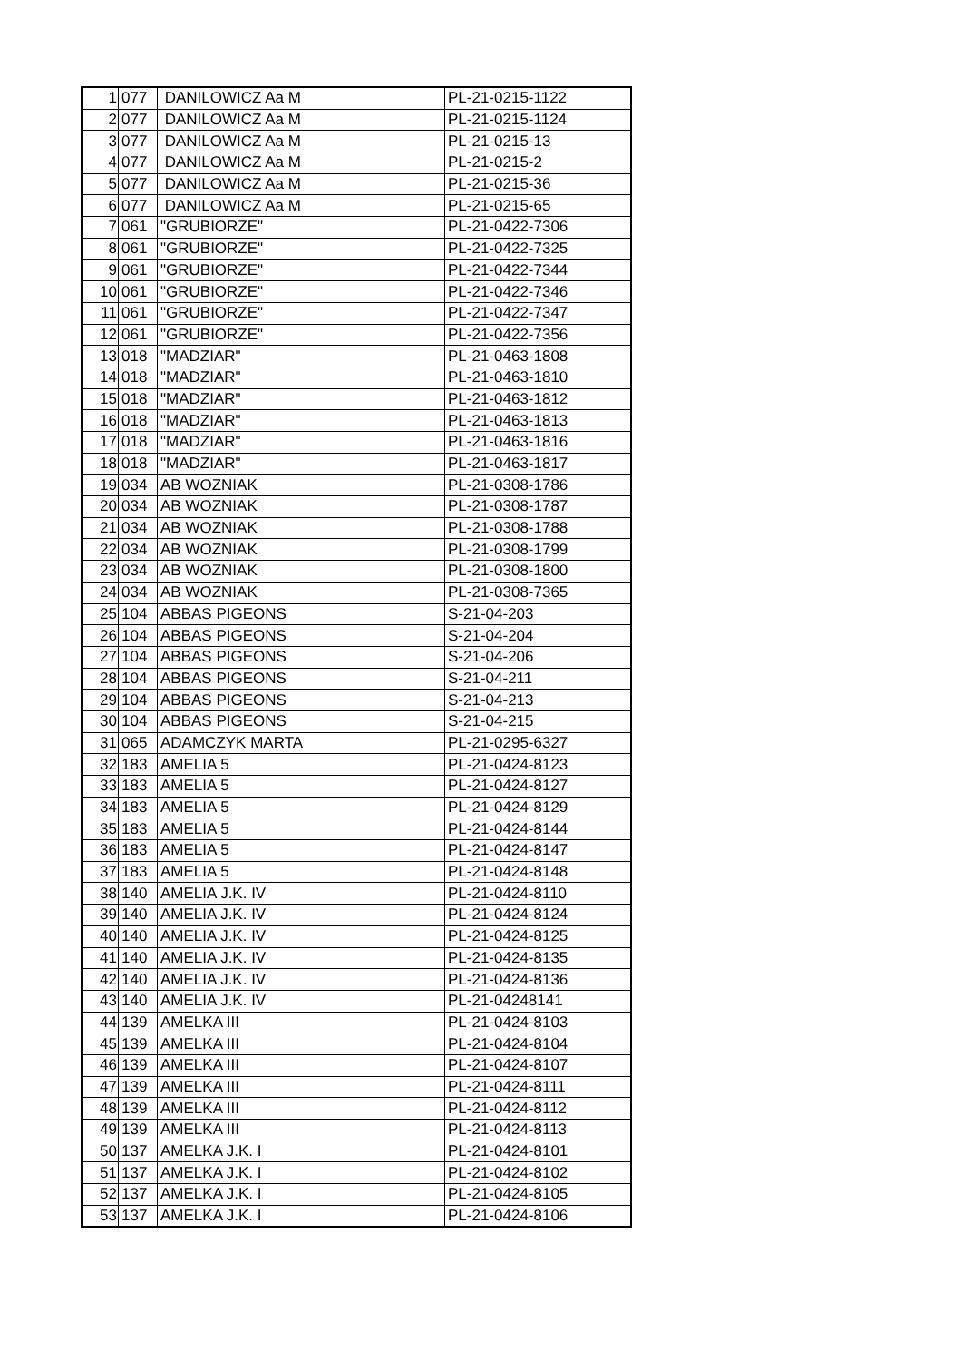| 1 | 077 | DANILOWICZ Aa M | PL-21-0215-1122 |
| 2 | 077 | DANILOWICZ Aa M | PL-21-0215-1124 |
| 3 | 077 | DANILOWICZ Aa M | PL-21-0215-13 |
| 4 | 077 | DANILOWICZ Aa M | PL-21-0215-2 |
| 5 | 077 | DANILOWICZ Aa M | PL-21-0215-36 |
| 6 | 077 | DANILOWICZ Aa M | PL-21-0215-65 |
| 7 | 061 | "GRUBIORZE" | PL-21-0422-7306 |
| 8 | 061 | "GRUBIORZE" | PL-21-0422-7325 |
| 9 | 061 | "GRUBIORZE" | PL-21-0422-7344 |
| 10 | 061 | "GRUBIORZE" | PL-21-0422-7346 |
| 11 | 061 | "GRUBIORZE" | PL-21-0422-7347 |
| 12 | 061 | "GRUBIORZE" | PL-21-0422-7356 |
| 13 | 018 | "MADZIAR" | PL-21-0463-1808 |
| 14 | 018 | "MADZIAR" | PL-21-0463-1810 |
| 15 | 018 | "MADZIAR" | PL-21-0463-1812 |
| 16 | 018 | "MADZIAR" | PL-21-0463-1813 |
| 17 | 018 | "MADZIAR" | PL-21-0463-1816 |
| 18 | 018 | "MADZIAR" | PL-21-0463-1817 |
| 19 | 034 | AB WOZNIAK | PL-21-0308-1786 |
| 20 | 034 | AB WOZNIAK | PL-21-0308-1787 |
| 21 | 034 | AB WOZNIAK | PL-21-0308-1788 |
| 22 | 034 | AB WOZNIAK | PL-21-0308-1799 |
| 23 | 034 | AB WOZNIAK | PL-21-0308-1800 |
| 24 | 034 | AB WOZNIAK | PL-21-0308-7365 |
| 25 | 104 | ABBAS PIGEONS | S-21-04-203 |
| 26 | 104 | ABBAS PIGEONS | S-21-04-204 |
| 27 | 104 | ABBAS PIGEONS | S-21-04-206 |
| 28 | 104 | ABBAS PIGEONS | S-21-04-211 |
| 29 | 104 | ABBAS PIGEONS | S-21-04-213 |
| 30 | 104 | ABBAS PIGEONS | S-21-04-215 |
| 31 | 065 | ADAMCZYK MARTA | PL-21-0295-6327 |
| 32 | 183 | AMELIA 5 | PL-21-0424-8123 |
| 33 | 183 | AMELIA 5 | PL-21-0424-8127 |
| 34 | 183 | AMELIA 5 | PL-21-0424-8129 |
| 35 | 183 | AMELIA 5 | PL-21-0424-8144 |
| 36 | 183 | AMELIA 5 | PL-21-0424-8147 |
| 37 | 183 | AMELIA 5 | PL-21-0424-8148 |
| 38 | 140 | AMELIA J.K. IV | PL-21-0424-8110 |
| 39 | 140 | AMELIA J.K. IV | PL-21-0424-8124 |
| 40 | 140 | AMELIA J.K. IV | PL-21-0424-8125 |
| 41 | 140 | AMELIA J.K. IV | PL-21-0424-8135 |
| 42 | 140 | AMELIA J.K. IV | PL-21-0424-8136 |
| 43 | 140 | AMELIA J.K. IV | PL-21-04248141 |
| 44 | 139 | AMELKA III | PL-21-0424-8103 |
| 45 | 139 | AMELKA III | PL-21-0424-8104 |
| 46 | 139 | AMELKA III | PL-21-0424-8107 |
| 47 | 139 | AMELKA III | PL-21-0424-8111 |
| 48 | 139 | AMELKA III | PL-21-0424-8112 |
| 49 | 139 | AMELKA III | PL-21-0424-8113 |
| 50 | 137 | AMELKA J.K. I | PL-21-0424-8101 |
| 51 | 137 | AMELKA J.K. I | PL-21-0424-8102 |
| 52 | 137 | AMELKA J.K. I | PL-21-0424-8105 |
| 53 | 137 | AMELKA J.K. I | PL-21-0424-8106 |